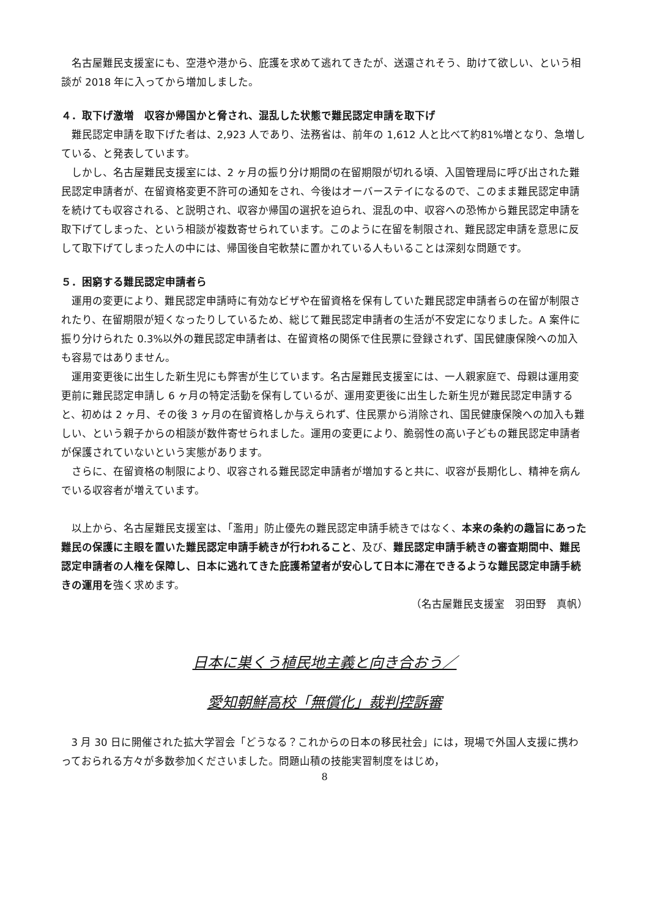名古屋難民支援室にも、空港や港から、庇護を求めて逃れてきたが、送還されそう、助けて欲しい、という相談が 2018 年に入ってから増加しました。
４．取下げ激増　収容か帰国かと脅され、混乱した状態で難民認定申請を取下げ
難民認定申請を取下げた者は、2,923 人であり、法務省は、前年の 1,612 人と比べて約81%増となり、急増している、と発表しています。
しかし、名古屋難民支援室には、2 ヶ月の振り分け期間の在留期限が切れる頃、入国管理局に呼び出された難民認定申請者が、在留資格変更不許可の通知をされ、今後はオーバーステイになるので、このまま難民認定申請を続けても収容される、と説明され、収容か帰国の選択を迫られ、混乱の中、収容への恐怖から難民認定申請を取下げてしまった、という相談が複数寄せられています。このように在留を制限され、難民認定申請を意思に反して取下げてしまった人の中には、帰国後自宅軟禁に置かれている人もいることは深刻な問題です。
５．困窮する難民認定申請者ら
運用の変更により、難民認定申請時に有効なビザや在留資格を保有していた難民認定申請者らの在留が制限されたり、在留期限が短くなったりしているため、総じて難民認定申請者の生活が不安定になりました。A 案件に振り分けられた 0.3%以外の難民認定申請者は、在留資格の関係で住民票に登録されず、国民健康保険への加入も容易ではありません。
運用変更後に出生した新生児にも弊害が生じています。名古屋難民支援室には、一人親家庭で、母親は運用変更前に難民認定申請し 6 ヶ月の特定活動を保有しているが、運用変更後に出生した新生児が難民認定申請すると、初めは 2 ヶ月、その後 3 ヶ月の在留資格しか与えられず、住民票から消除され、国民健康保険への加入も難しい、という親子からの相談が数件寄せられました。運用の変更により、脆弱性の高い子どもの難民認定申請者が保護されていないという実態があります。
さらに、在留資格の制限により、収容される難民認定申請者が増加すると共に、収容が長期化し、精神を病んでいる収容者が増えています。
以上から、名古屋難民支援室は、「濫用」防止優先の難民認定申請手続きではなく、本来の条約の趣旨にあった難民の保護に主眼を置いた難民認定申請手続きが行われること、及び、難民認定申請手続きの審査期間中、難民認定申請者の人権を保障し、日本に逃れてきた庇護希望者が安心して日本に滞在できるような難民認定申請手続きの運用を強く求めます。
（名古屋難民支援室　羽田野　真帆）
日本に巣くう植民地主義と向き合おう／
愛知朝鮮高校「無償化」裁判控訴審
3 月 30 日に開催された拡大学習会「どうなる？これからの日本の移民社会」には，現場で外国人支援に携わっておられる方々が多数参加くださいました。問題山積の技能実習制度をはじめ，
8